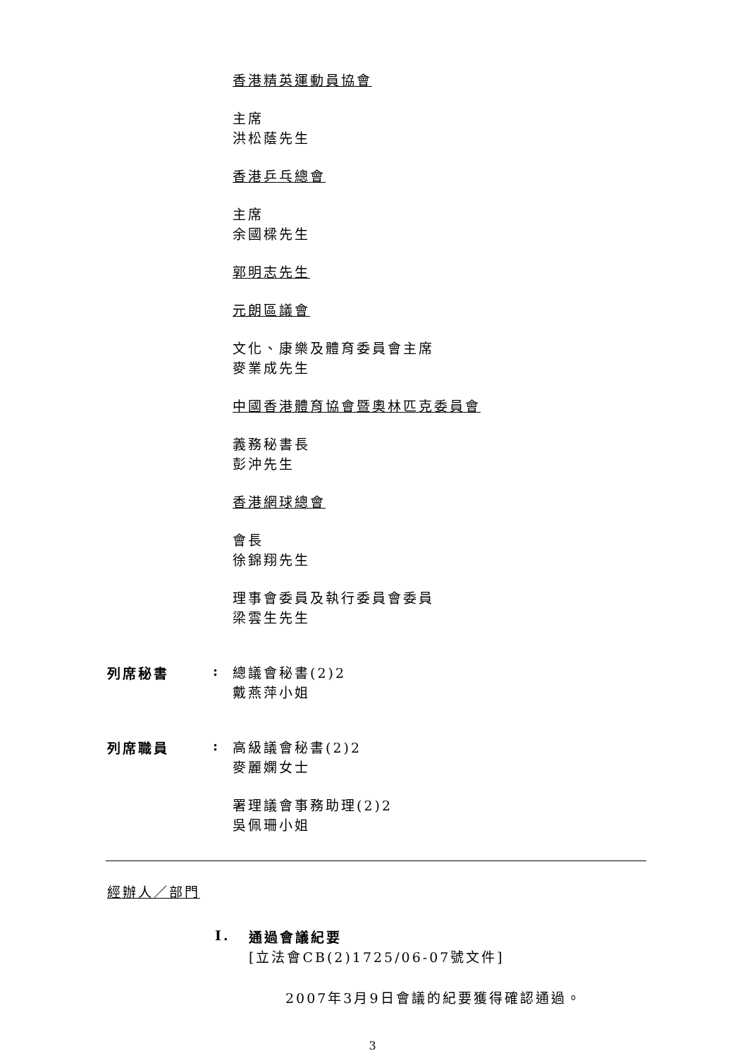香港精英運動員協會
主席
洪松蔭先生
香港乒乓總會
主席
余國樑先生
郭明志先生
元朗區議會
文化、康樂及體育委員會主席
麥業成先生
中國香港體育協會暨奧林匹克委員會
義務秘書長
彭沖先生
香港網球總會
會長
徐錦翔先生
理事會委員及執行委員會委員
梁雲生先生
列席秘書 :
總議會秘書(2)2
戴燕萍小姐
列席職員 :
高級議會秘書(2)2
麥麗嫻女士
署理議會事務助理(2)2
吳佩珊小姐
經辦人／部門
I.
通過會議紀要
[立法會CB(2)1725/06-07號文件]
2007年3月9日會議的紀要獲得確認通過。
3